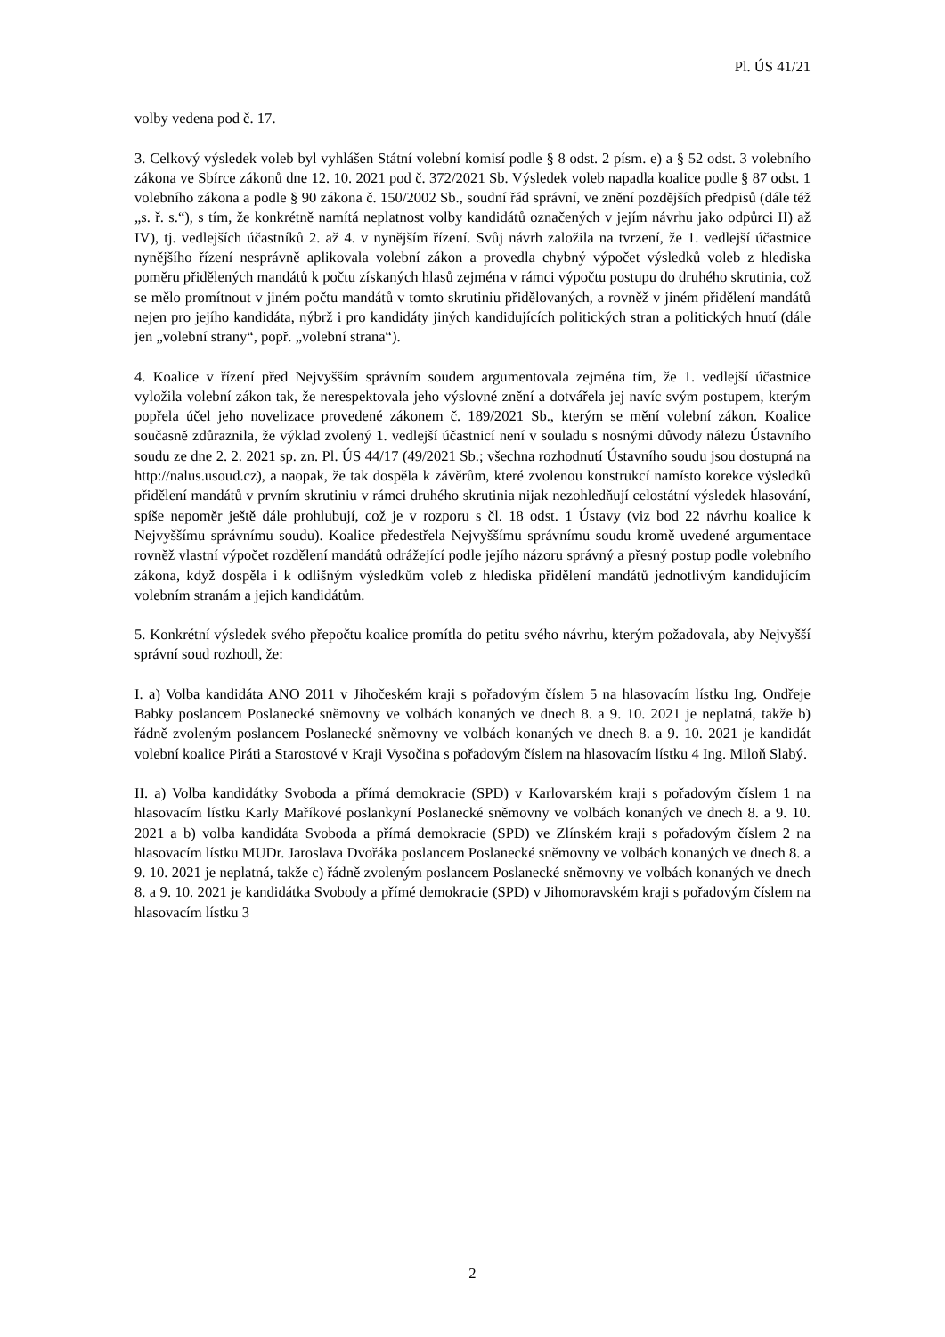Pl. ÚS 41/21
volby vedena pod č. 17.
3. Celkový výsledek voleb byl vyhlášen Státní volební komisí podle § 8 odst. 2 písm. e) a § 52 odst. 3 volebního zákona ve Sbírce zákonů dne 12. 10. 2021 pod č. 372/2021 Sb. Výsledek voleb napadla koalice podle § 87 odst. 1 volebního zákona a podle § 90 zákona č. 150/2002 Sb., soudní řád správní, ve znění pozdějších předpisů (dále též „s. ř. s.“), s tím, že konkrétně namítá neplatnost volby kandidátů označených v jejím návrhu jako odpůrci II) až IV), tj. vedlejších účastníků 2. až 4. v nynějším řízení. Svůj návrh založila na tvrzení, že 1. vedlejší účastnice nynějšího řízení nesprávně aplikovala volební zákon a provedla chybný výpočet výsledků voleb z hlediska poměru přidělených mandátů k počtu získaných hlasů zejména v rámci výpočtu postupu do druhého skrutinia, což se mělo promítnout v jiném počtu mandátů v tomto skrutiniu přidělovaných, a rovněž v jiném přidělení mandátů nejen pro jejího kandidáta, nýbrž i pro kandidáty jiných kandidujících politických stran a politických hnutí (dále jen „volební strany“, popř. „volební strana“).
4. Koalice v řízení před Nejvyšším správním soudem argumentovala zejména tím, že 1. vedlejší účastnice vyložila volební zákon tak, že nerespektovala jeho výslovné znění a dotvářela jej navíc svým postupem, kterým popřela účel jeho novelizace provedené zákonem č. 189/2021 Sb., kterým se mění volební zákon. Koalice současně zdůraznila, že výklad zvolený 1. vedlejší účastnicí není v souladu s nosnými důvody nálezu Ústavního soudu ze dne 2. 2. 2021 sp. zn. Pl. ÚS 44/17 (49/2021 Sb.; všechna rozhodnutí Ústavního soudu jsou dostupná na http://nalus.usoud.cz), a naopak, že tak dospěla k závěrům, které zvolenou konstrukcí namísto korekce výsledků přidělení mandátů v prvním skrutiniu v rámci druhého skrutinia nijak nezohledňují celostátní výsledek hlasování, spíše nepoměr ještě dále prohlubují, což je v rozporu s čl. 18 odst. 1 Ústavy (viz bod 22 návrhu koalice k Nejvyššímu správnímu soudu). Koalice předestřela Nejvyššímu správnímu soudu kromě uvedené argumentace rovněž vlastní výpočet rozdělení mandátů odrážející podle jejího názoru správný a přesný postup podle volebního zákona, když dospěla i k odlišným výsledkům voleb z hlediska přidělení mandátů jednotlivým kandidujícím volebním stranám a jejich kandidátům.
5. Konkrétní výsledek svého přepočtu koalice promítla do petitu svého návrhu, kterým požadovala, aby Nejvyšší správní soud rozhodl, že:
I. a) Volba kandidáta ANO 2011 v Jihočeském kraji s pořadovým číslem 5 na hlasovacím lístku Ing. Ondřeje Babky poslancem Poslanecké sněmovny ve volbách konaných ve dnech 8. a 9. 10. 2021 je neplatná, takže b) řádně zvoleným poslancem Poslanecké sněmovny ve volbách konaných ve dnech 8. a 9. 10. 2021 je kandidát volební koalice Piráti a Starostové v Kraji Vysočina s pořadovým číslem na hlasovacím lístku 4 Ing. Miloň Slabý.
II. a) Volba kandidátky Svoboda a přímá demokracie (SPD) v Karlovarském kraji s pořadovým číslem 1 na hlasovacím lístku Karly Maříkové poslankyní Poslanecké sněmovny ve volbách konaných ve dnech 8. a 9. 10. 2021 a b) volba kandidáta Svoboda a přímá demokracie (SPD) ve Zlínském kraji s pořadovým číslem 2 na hlasovacím lístku MUDr. Jaroslava Dvořáka poslancem Poslanecké sněmovny ve volbách konaných ve dnech 8. a 9. 10. 2021 je neplatná, takže c) řádně zvoleným poslancem Poslanecké sněmovny ve volbách konaných ve dnech 8. a 9. 10. 2021 je kandidátka Svobody a přímé demokracie (SPD) v Jihomoravském kraji s pořadovým číslem na hlasovacím lístku 3
2